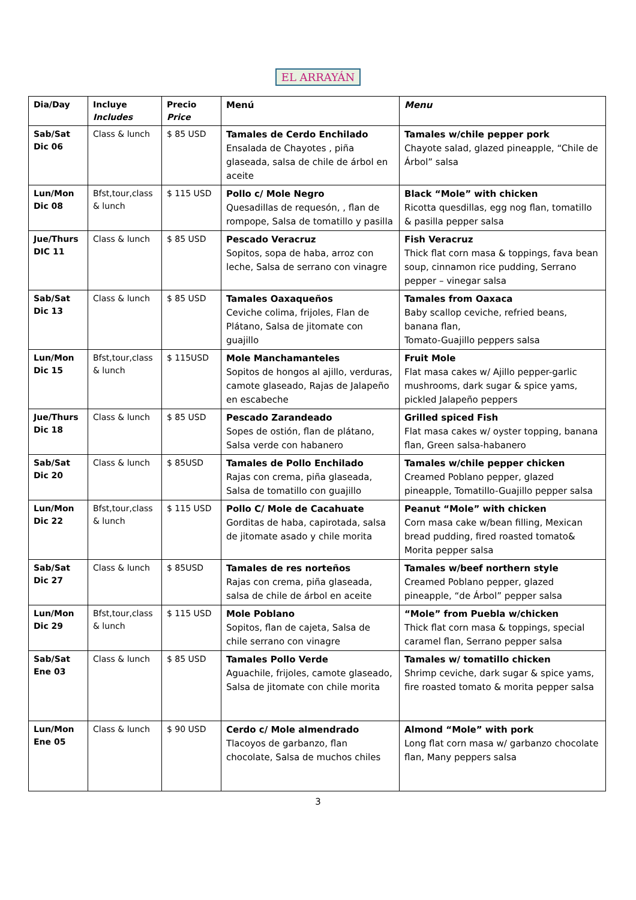EL ARRAYÁN
| Dia/Day | Incluye Includes | Precio Price | Menú | Menu |
| --- | --- | --- | --- | --- |
| Sab/Sat Dic 06 | Class & lunch | $ 85 USD | Tamales de Cerdo Enchilado Ensalada de Chayotes , piña glaseada, salsa de chile de árbol en aceite | Tamales w/chile pepper pork Chayote salad, glazed pineapple, “Chile de Árbol” salsa |
| Lun/Mon Dic 08 | Bfst,tour,class & lunch | $ 115 USD | Pollo c/ Mole Negro Quesadillas de requesón, , flan de rompope, Salsa de tomatillo y pasilla | Black “Mole” with chicken Ricotta quesdillas, egg nog flan, tomatillo & pasilla pepper salsa |
| Jue/Thurs DIC 11 | Class & lunch | $ 85 USD | Pescado Veracruz Sopitos, sopa de haba, arroz con leche, Salsa de serrano con vinagre | Fish Veracruz Thick flat corn masa & toppings, fava bean soup, cinnamon rice pudding, Serrano pepper – vinegar salsa |
| Sab/Sat Dic 13 | Class & lunch | $ 85 USD | Tamales Oaxaqueños Ceviche colima, frijoles, Flan de Plátano, Salsa de jitomate con guajillo | Tamales from Oaxaca Baby scallop ceviche, refried beans, banana flan, Tomato-Guajillo peppers salsa |
| Lun/Mon Dic 15 | Bfst,tour,class & lunch | $ 115USD | Mole Manchamanteles Sopitos de hongos al ajillo, verduras, camote glaseado, Rajas de Jalapeño en escabeche | Fruit Mole Flat masa cakes w/ Ajillo pepper-garlic mushrooms, dark sugar & spice yams, pickled Jalapeño peppers |
| Jue/Thurs Dic 18 | Class & lunch | $ 85 USD | Pescado Zarandeado Sopes de ostión, flan de plátano, Salsa verde con habanero | Grilled spiced Fish Flat masa cakes w/ oyster topping, banana flan, Green salsa-habanero |
| Sab/Sat Dic 20 | Class & lunch | $ 85USD | Tamales de Pollo Enchilado Rajas con crema, piña glaseada, Salsa de tomatillo con guajillo | Tamales w/chile pepper chicken Creamed Poblano pepper, glazed pineapple, Tomatillo-Guajillo pepper salsa |
| Lun/Mon Dic 22 | Bfst,tour,class & lunch | $ 115 USD | Pollo C/ Mole de Cacahuate Gorditas de haba, capirotada, salsa de jitomate asado y chile morita | Peanut “Mole” with chicken Corn masa cake w/bean filling, Mexican bread pudding, fired roasted tomato& Morita pepper salsa |
| Sab/Sat Dic 27 | Class & lunch | $ 85USD | Tamales de res norteños Rajas con crema, piña glaseada, salsa de chile de árbol en aceite | Tamales w/beef northern style Creamed Poblano pepper, glazed pineapple, “de Árbol” pepper salsa |
| Lun/Mon Dic 29 | Bfst,tour,class & lunch | $ 115 USD | Mole Poblano Sopitos, flan de cajeta, Salsa de chile serrano con vinagre | “Mole” from Puebla w/chicken Thick flat corn masa & toppings, special caramel flan, Serrano pepper salsa |
| Sab/Sat Ene 03 | Class & lunch | $ 85 USD | Tamales Pollo Verde Aguachile, frijoles, camote glaseado, Salsa de jitomate con chile morita | Tamales w/ tomatillo chicken Shrimp ceviche, dark sugar & spice yams, fire roasted tomato & morita pepper salsa |
| Lun/Mon Ene 05 | Class & lunch | $ 90 USD | Cerdo c/ Mole almendrado Tlacoyos de garbanzo, flan chocolate, Salsa de muchos chiles | Almond “Mole” with pork Long flat corn masa w/ garbanzo chocolate flan, Many peppers salsa |
3